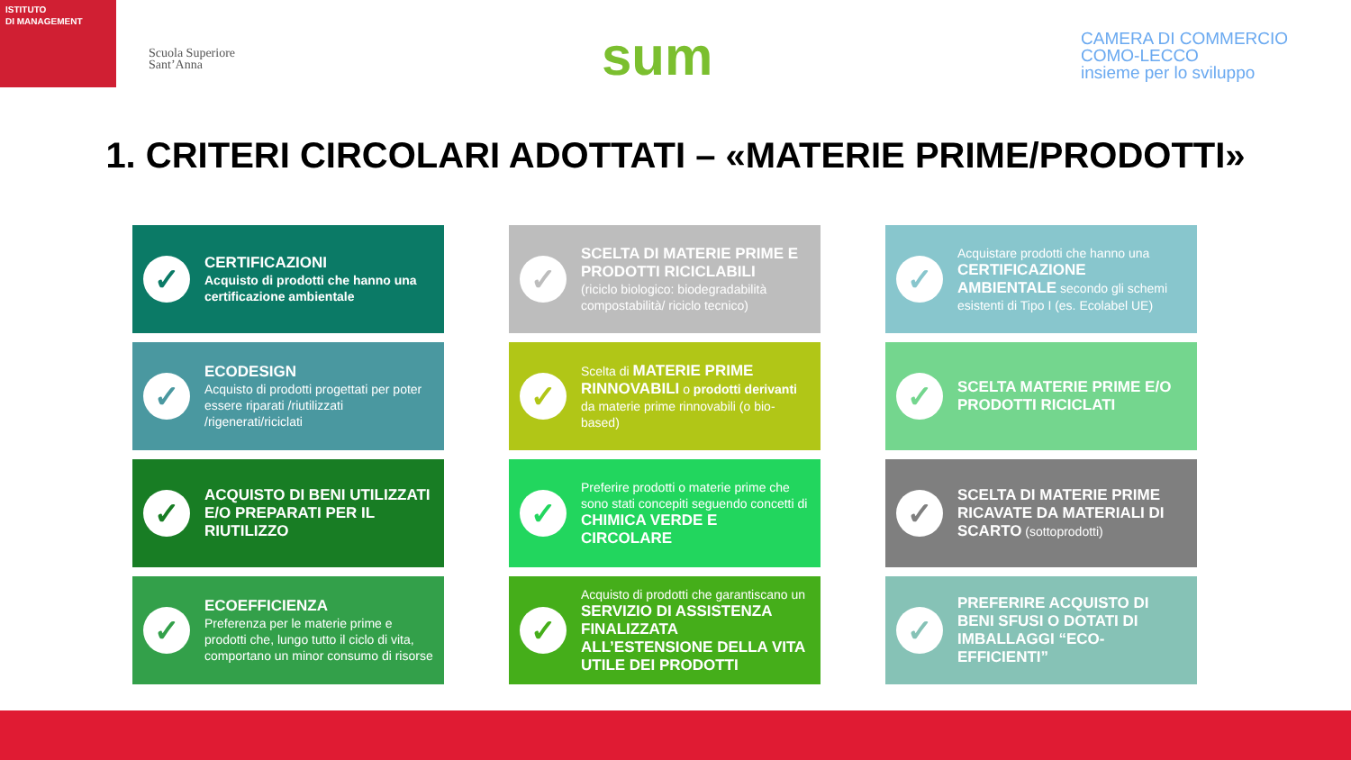ISTITUTO
DI MANAGEMENT
Scuola Superiore
Sant’Anna
sum
CAMERA DI COMMERCIO
COMO-LECCO
insieme per lo sviluppo
1. CRITERI CIRCOLARI ADOTTATI – «MATERIE PRIME/PRODOTTI»
✓
CERTIFICAZIONI
Acquisto di prodotti che hanno una certificazione ambientale
✓
SCELTA DI MATERIE PRIME E PRODOTTI RICICLABILI
(riciclo biologico: biodegradabilità compostabilità/ riciclo tecnico)
✓
Acquistare prodotti che hanno una CERTIFICAZIONE AMBIENTALE secondo gli schemi esistenti di Tipo I (es. Ecolabel UE)
✓
ECODESIGN
Acquisto di prodotti progettati per poter essere riparati /riutilizzati /rigenerati/riciclati
✓
Scelta di MATERIE PRIME RINNOVABILI o prodotti derivanti da materie prime rinnovabili (o bio-based)
✓
SCELTA MATERIE PRIME E/O PRODOTTI RICICLATI
✓
ACQUISTO DI BENI UTILIZZATI E/O PREPARATI PER IL RIUTILIZZO
✓
Preferire prodotti o materie prime che sono stati concepiti seguendo concetti di CHIMICA VERDE E CIRCOLARE
✓
SCELTA DI MATERIE PRIME RICAVATE DA MATERIALI DI SCARTO (sottoprodotti)
✓
ECOEFFICIENZA
Preferenza per le materie prime e prodotti che, lungo tutto il ciclo di vita, comportano un minor consumo di risorse
✓
Acquisto di prodotti che garantiscano un SERVIZIO DI ASSISTENZA FINALIZZATA ALL’ESTENSIONE DELLA VITA UTILE DEI PRODOTTI
✓
PREFERIRE ACQUISTO DI BENI SFUSI O DOTATI DI IMBALLAGGI “ECO-EFFICIENTI”